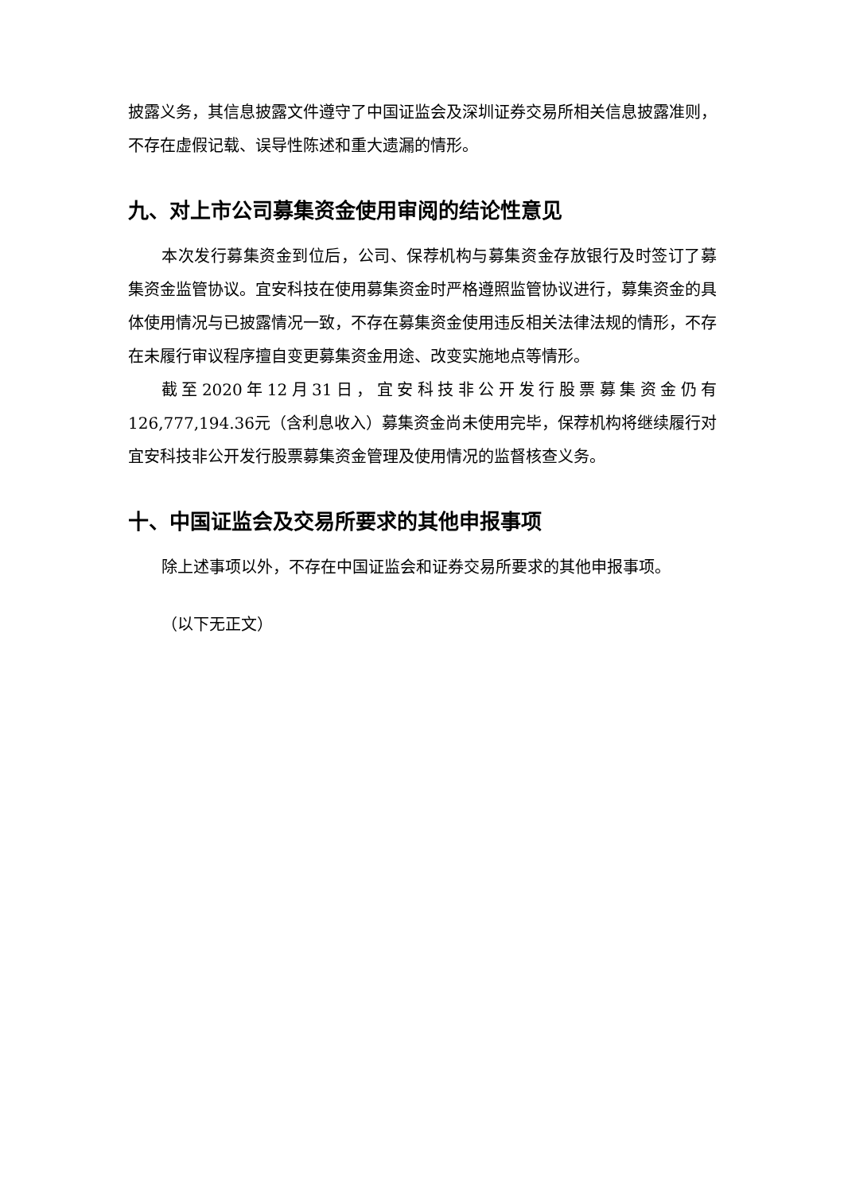披露义务，其信息披露文件遵守了中国证监会及深圳证券交易所相关信息披露准则，不存在虚假记载、误导性陈述和重大遗漏的情形。
九、对上市公司募集资金使用审阅的结论性意见
本次发行募集资金到位后，公司、保荐机构与募集资金存放银行及时签订了募集资金监管协议。宜安科技在使用募集资金时严格遵照监管协议进行，募集资金的具体使用情况与已披露情况一致，不存在募集资金使用违反相关法律法规的情形，不存在未履行审议程序擅自变更募集资金用途、改变实施地点等情形。
截至2020年12月31日，宜安科技非公开发行股票募集资金仍有126,777,194.36元（含利息收入）募集资金尚未使用完毕，保荐机构将继续履行对宜安科技非公开发行股票募集资金管理及使用情况的监督核查义务。
十、中国证监会及交易所要求的其他申报事项
除上述事项以外，不存在中国证监会和证券交易所要求的其他申报事项。
（以下无正文）